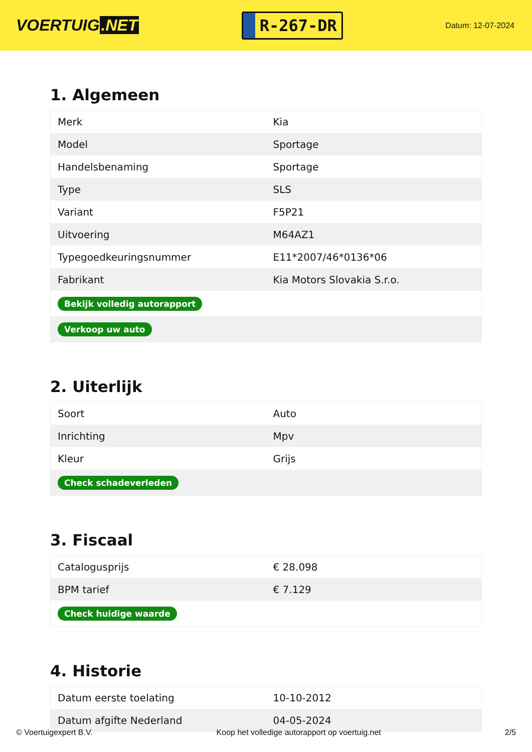VOERTUIG.NET
R-267-DR
Datum: 12-07-2024
1. Algemeen
| Merk | Kia |
| Model | Sportage |
| Handelsbenaming | Sportage |
| Type | SLS |
| Variant | F5P21 |
| Uitvoering | M64AZ1 |
| Typegoedkeuringsnummer | E11*2007/46*0136*06 |
| Fabrikant | Kia Motors Slovakia S.r.o. |
| Bekijk volledig autorapport | |
| Verkoop uw auto | |
2. Uiterlijk
| Soort | Auto |
| Inrichting | Mpv |
| Kleur | Grijs |
| Check schadeverleden | |
3. Fiscaal
| Catalogusprijs | € 28.098 |
| BPM tarief | € 7.129 |
| Check huidige waarde | |
4. Historie
| Datum eerste toelating | 10-10-2012 |
| Datum afgifte Nederland | 04-05-2024 |
© Voertuigexpert B.V. Koop het volledige autorapport op voertuig.net 2/5